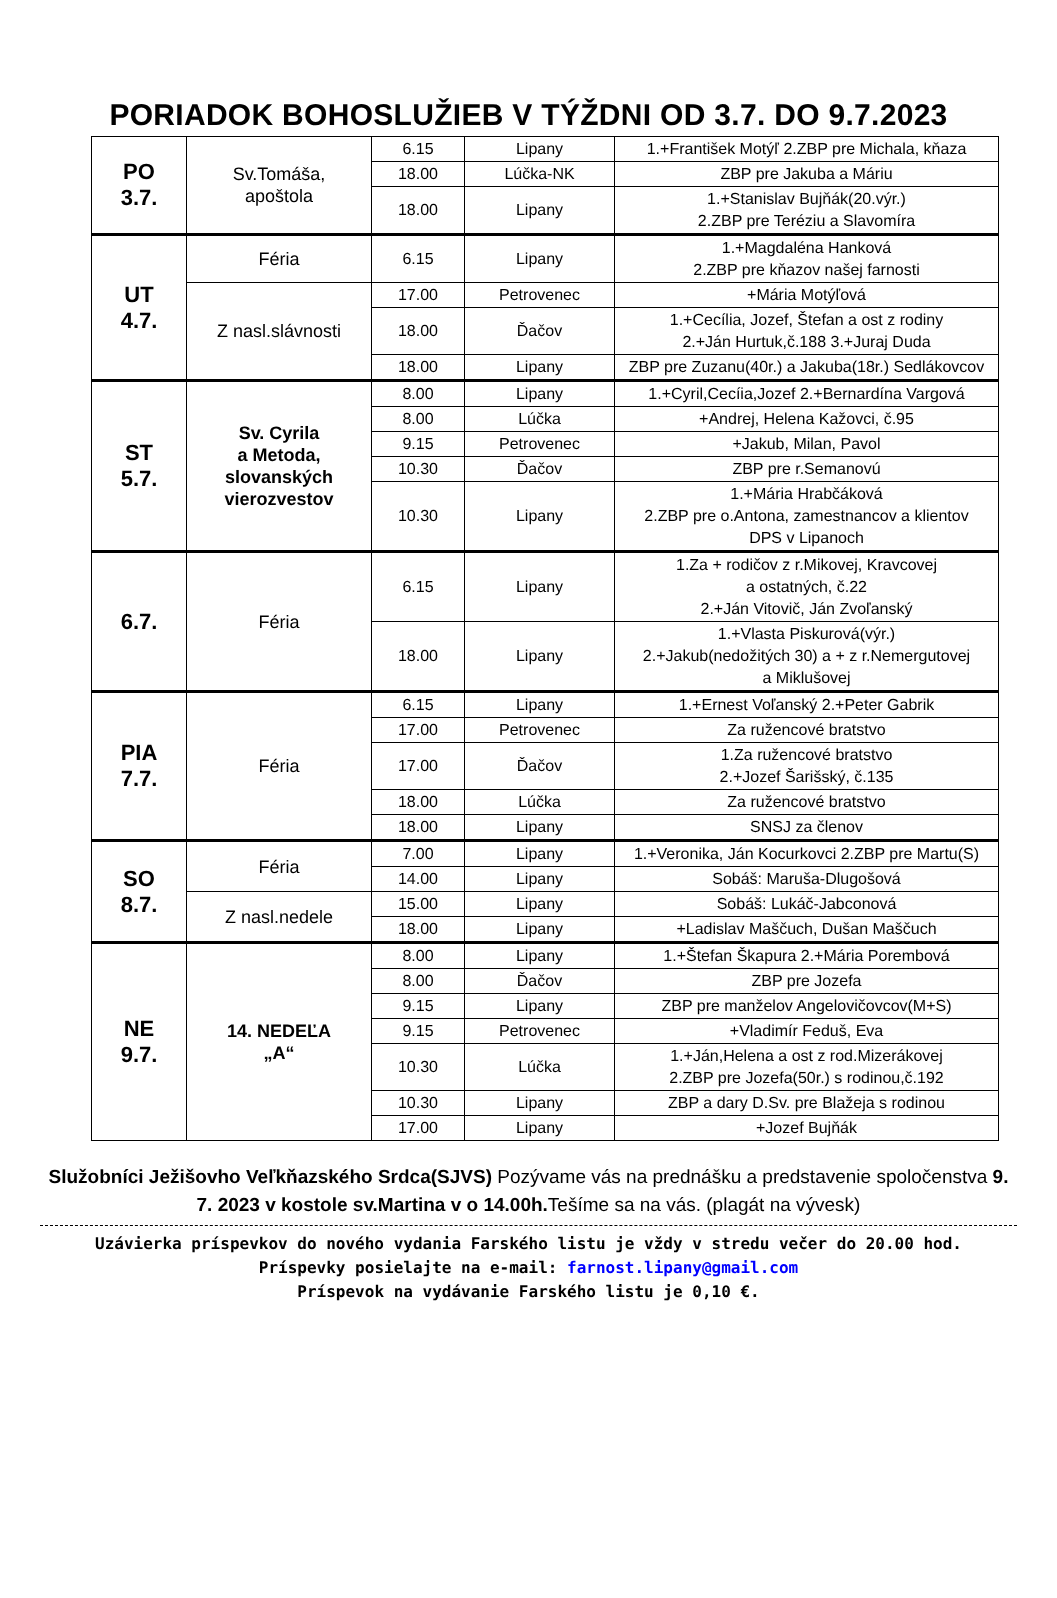PORIADOK BOHOSLUŽIEB V TÝŽDNI OD 3.7. DO 9.7.2023
| PO 3.7. | Sv.Tomáša, apoštola | 6.15 | Lipany | 1.+František Motýľ 2.ZBP pre Michala, kňaza |
| | | 18.00 | Lúčka-NK | ZBP pre Jakuba a Máriu |
| | | 18.00 | Lipany | 1.+Stanislav Bujňák(20.výr.) 2.ZBP pre Teréziu a Slavomíra |
| UT 4.7. | Féria | 6.15 | Lipany | 1.+Magdaléna Hanková 2.ZBP pre kňazov našej farnosti |
| | Z nasl.slávnosti | 17.00 | Petrovenec | +Mária Motýľová |
| | | 18.00 | Ďačov | 1.+Cecília, Jozef, Štefan a ost z rodiny 2.+Ján Hurtuk,č.188 3.+Juraj Duda |
| | | 18.00 | Lipany | ZBP pre Zuzanu(40r.) a Jakuba(18r.) Sedlákovcov |
| ST 5.7. | Sv. Cyrila a Metoda, slovanských vierozvestov | 8.00 | Lipany | 1.+Cyril,Cecíia,Jozef 2.+Bernardína Vargová |
| | | 8.00 | Lúčka | +Andrej, Helena Kažovci, č.95 |
| | | 9.15 | Petrovenec | +Jakub, Milan, Pavol |
| | | 10.30 | Ďačov | ZBP pre r.Semanovú |
| | | 10.30 | Lipany | 1.+Mária Hrabčáková 2.ZBP pre o.Antona, zamestnancov a klientov DPS v Lipanoch |
| 6.7. | Féria | 6.15 | Lipany | 1.Za + rodičov z r.Mikovej, Kravcovej a ostatných, č.22 2.+Ján Vitovič, Ján Zvoľanský |
| | | 18.00 | Lipany | 1.+Vlasta Piskurová(výr.) 2.+Jakub(nedožitých 30) a + z r.Nemergutovej a Miklušovej |
| PIA 7.7. | Féria | 6.15 | Lipany | 1.+Ernest Voľanský 2.+Peter Gabrik |
| | | 17.00 | Petrovenec | Za ružencové bratstvo |
| | | 17.00 | Ďačov | 1.Za ružencové bratstvo 2.+Jozef Šarišský, č.135 |
| | | 18.00 | Lúčka | Za ružencové bratstvo |
| | | 18.00 | Lipany | SNSJ za členov |
| SO 8.7. | Féria | 7.00 | Lipany | 1.+Veronika, Ján Kocurkovci 2.ZBP pre Martu(S) |
| | | 14.00 | Lipany | Sobáš: Maruša-Dlugošová |
| | Z nasl.nedele | 15.00 | Lipany | Sobáš: Lukáč-Jabconová |
| | | 18.00 | Lipany | +Ladislav Maščuch, Dušan Maščuch |
| NE 9.7. | 14. NEDEĽA „A“ | 8.00 | Lipany | 1.+Štefan Škapura 2.+Mária Porembová |
| | | 8.00 | Ďačov | ZBP pre Jozefa |
| | | 9.15 | Lipany | ZBP pre manželov Angelovičovcov(M+S) |
| | | 9.15 | Petrovenec | +Vladimír Feduš, Eva |
| | | 10.30 | Lúčka | 1.+Ján,Helena a ost z rod.Mizerákovej 2.ZBP pre Jozefa(50r.) s rodinou,č.192 |
| | | 10.30 | Lipany | ZBP a dary D.Sv. pre Blažeja s rodinou |
| | | 17.00 | Lipany | +Jozef Bujňák |
Služobníci Ježišovho Veľkňazského Srdca(SJVS) Pozývame vás na prednášku a predstavenie spoločenstva 9. 7. 2023 v kostole sv.Martina v o 14.00h. Tešíme sa na vás. (plagát na vývesk)
Uzávierka príspevkov do nového vydania Farského listu je vždy v stredu večer do 20.00 hod.
Príspevky posielajte na e-mail: farnost.lipany@gmail.com
Príspevok na vydávanie Farského listu je 0,10 €.